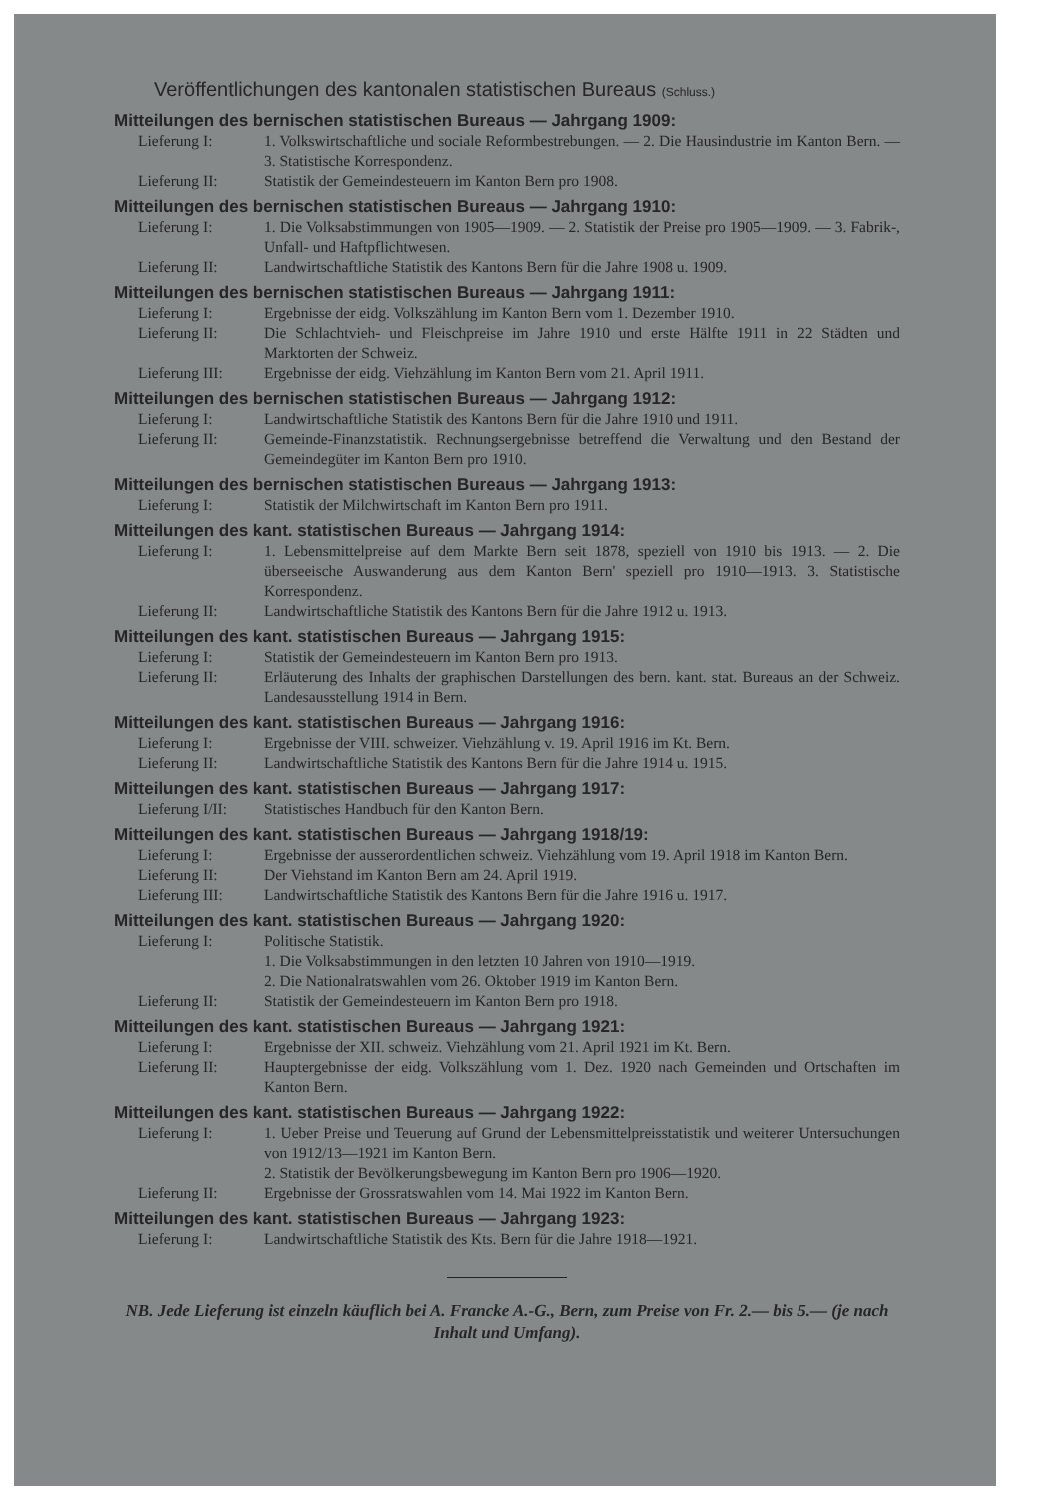Veröffentlichungen des kantonalen statistischen Bureaus (Schluss.)
Mitteilungen des bernischen statistischen Bureaus — Jahrgang 1909:
Lieferung I: 1. Volkswirtschaftliche und sociale Reformbestrebungen. — 2. Die Hausindustrie im Kanton Bern. — 3. Statistische Korrespondenz.
Lieferung II: Statistik der Gemeindesteuern im Kanton Bern pro 1908.
Mitteilungen des bernischen statistischen Bureaus — Jahrgang 1910:
Lieferung I: 1. Die Volksabstimmungen von 1905—1909. — 2. Statistik der Preise pro 1905—1909. — 3. Fabrik-, Unfall- und Haftpflichtwesen.
Lieferung II: Landwirtschaftliche Statistik des Kantons Bern für die Jahre 1908 u. 1909.
Mitteilungen des bernischen statistischen Bureaus — Jahrgang 1911:
Lieferung I: Ergebnisse der eidg. Volkszählung im Kanton Bern vom 1. Dezember 1910.
Lieferung II: Die Schlachtvieh- und Fleischpreise im Jahre 1910 und erste Hälfte 1911 in 22 Städten und Marktorten der Schweiz.
Lieferung III: Ergebnisse der eidg. Viehzählung im Kanton Bern vom 21. April 1911.
Mitteilungen des bernischen statistischen Bureaus — Jahrgang 1912:
Lieferung I: Landwirtschaftliche Statistik des Kantons Bern für die Jahre 1910 und 1911.
Lieferung II: Gemeinde-Finanzstatistik. Rechnungsergebnisse betreffend die Verwaltung und den Bestand der Gemeindegüter im Kanton Bern pro 1910.
Mitteilungen des bernischen statistischen Bureaus — Jahrgang 1913:
Lieferung I: Statistik der Milchwirtschaft im Kanton Bern pro 1911.
Mitteilungen des kant. statistischen Bureaus — Jahrgang 1914:
Lieferung I: 1. Lebensmittelpreise auf dem Markte Bern seit 1878, speziell von 1910 bis 1913. — 2. Die überseeische Auswanderung aus dem Kanton Bern' speziell pro 1910—1913. 3. Statistische Korrespondenz.
Lieferung II: Landwirtschaftliche Statistik des Kantons Bern für die Jahre 1912 u. 1913.
Mitteilungen des kant. statistischen Bureaus — Jahrgang 1915:
Lieferung I: Statistik der Gemeindesteuern im Kanton Bern pro 1913.
Lieferung II: Erläuterung des Inhalts der graphischen Darstellungen des bern. kant. stat. Bureaus an der Schweiz. Landesausstellung 1914 in Bern.
Mitteilungen des kant. statistischen Bureaus — Jahrgang 1916:
Lieferung I: Ergebnisse der VIII. schweizer. Viehzählung v. 19. April 1916 im Kt. Bern.
Lieferung II: Landwirtschaftliche Statistik des Kantons Bern für die Jahre 1914 u. 1915.
Mitteilungen des kant. statistischen Bureaus — Jahrgang 1917:
Lieferung I/II: Statistisches Handbuch für den Kanton Bern.
Mitteilungen des kant. statistischen Bureaus — Jahrgang 1918/19:
Lieferung I: Ergebnisse der ausserordentlichen schweiz. Viehzählung vom 19. April 1918 im Kanton Bern.
Lieferung II: Der Viehstand im Kanton Bern am 24. April 1919.
Lieferung III: Landwirtschaftliche Statistik des Kantons Bern für die Jahre 1916 u. 1917.
Mitteilungen des kant. statistischen Bureaus — Jahrgang 1920:
Lieferung I: Politische Statistik.
1. Die Volksabstimmungen in den letzten 10 Jahren von 1910—1919.
2. Die Nationalratswahlen vom 26. Oktober 1919 im Kanton Bern.
Lieferung II: Statistik der Gemeindesteuern im Kanton Bern pro 1918.
Mitteilungen des kant. statistischen Bureaus — Jahrgang 1921:
Lieferung I: Ergebnisse der XII. schweiz. Viehzählung vom 21. April 1921 im Kt. Bern.
Lieferung II: Hauptergebnisse der eidg. Volkszählung vom 1. Dez. 1920 nach Gemeinden und Ortschaften im Kanton Bern.
Mitteilungen des kant. statistischen Bureaus — Jahrgang 1922:
Lieferung I: 1. Ueber Preise und Teuerung auf Grund der Lebensmittelpreisstatistik und weiterer Untersuchungen von 1912/13—1921 im Kanton Bern.
2. Statistik der Bevölkerungsbewegung im Kanton Bern pro 1906—1920.
Lieferung II: Ergebnisse der Grossratswahlen vom 14. Mai 1922 im Kanton Bern.
Mitteilungen des kant. statistischen Bureaus — Jahrgang 1923:
Lieferung I: Landwirtschaftliche Statistik des Kts. Bern für die Jahre 1918—1921.
NB. Jede Lieferung ist einzeln käuflich bei A. Francke A.-G., Bern, zum Preise von Fr. 2.— bis 5.— (je nach Inhalt und Umfang).